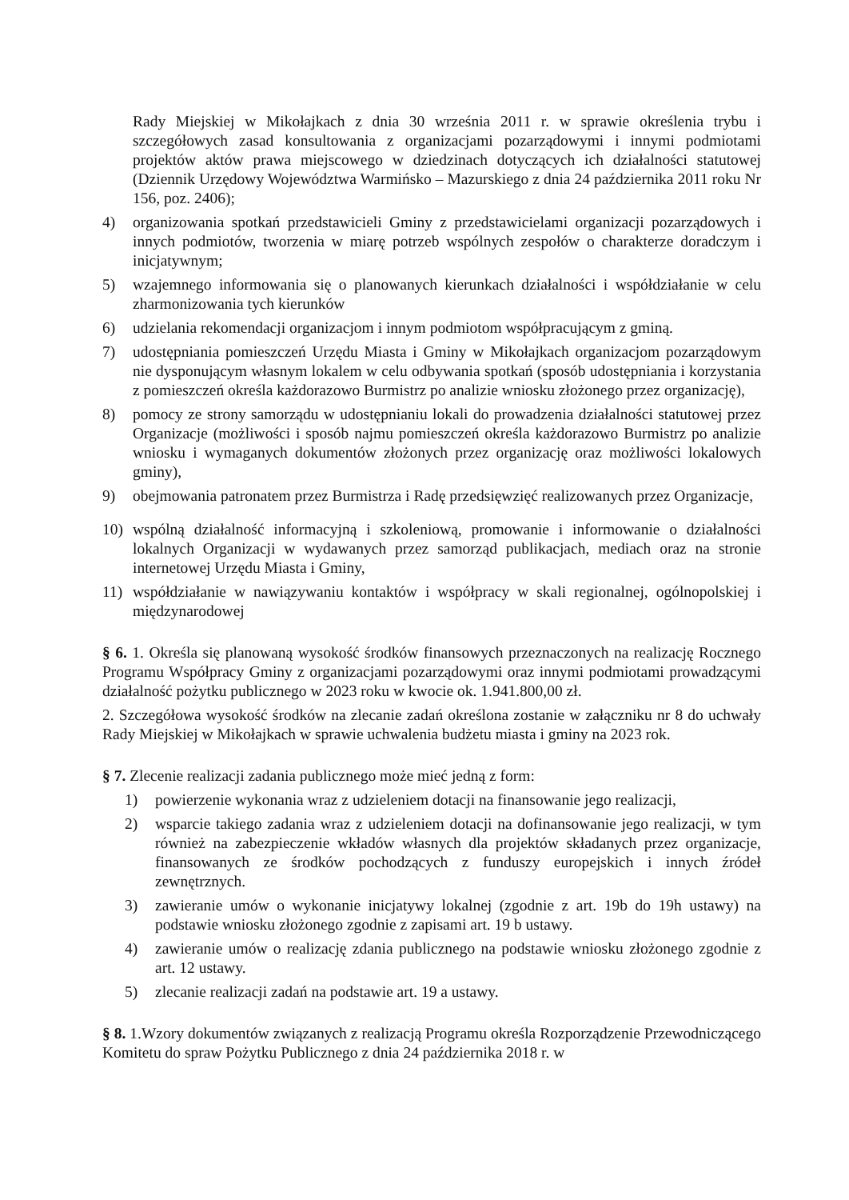Rady Miejskiej w Mikołajkach z dnia 30 września 2011 r. w sprawie określenia trybu i szczegółowych zasad konsultowania z organizacjami pozarządowymi i innymi podmiotami projektów aktów prawa miejscowego w dziedzinach dotyczących ich działalności statutowej (Dziennik Urzędowy Województwa Warmińsko – Mazurskiego z dnia 24 października 2011 roku Nr 156, poz. 2406);
4) organizowania spotkań przedstawicieli Gminy z przedstawicielami organizacji pozarządowych i innych podmiotów, tworzenia w miarę potrzeb wspólnych zespołów o charakterze doradczym i inicjatywnym;
5) wzajemnego informowania się o planowanych kierunkach działalności i współdziałanie w celu zharmonizowania tych kierunków
6) udzielania rekomendacji organizacjom i innym podmiotom współpracującym z gminą.
7) udostępniania pomieszczeń Urzędu Miasta i Gminy w Mikołajkach organizacjom pozarządowym nie dysponującym własnym lokalem w celu odbywania spotkań (sposób udostępniania i korzystania z pomieszczeń określa każdorazowo Burmistrz po analizie wniosku złożonego przez organizację),
8) pomocy ze strony samorządu w udostępnianiu lokali do prowadzenia działalności statutowej przez Organizacje (możliwości i sposób najmu pomieszczeń określa każdorazowo Burmistrz po analizie wniosku i wymaganych dokumentów złożonych przez organizację oraz możliwości lokalowych gminy),
9) obejmowania patronatem przez Burmistrza i Radę przedsięwzięć realizowanych przez Organizacje,
10) wspólną działalność informacyjną i szkoleniową, promowanie i informowanie o działalności lokalnych Organizacji w wydawanych przez samorząd publikacjach, mediach oraz na stronie internetowej Urzędu Miasta i Gminy,
11) współdziałanie w nawiązywaniu kontaktów i współpracy w skali regionalnej, ogólnopolskiej i międzynarodowej
§ 6. 1. Określa się planowaną wysokość środków finansowych przeznaczonych na realizację Rocznego Programu Współpracy Gminy z organizacjami pozarządowymi oraz innymi podmiotami prowadzącymi działalność pożytku publicznego w 2023 roku w kwocie ok. 1.941.800,00 zł.
2. Szczegółowa wysokość środków na zlecanie zadań określona zostanie w załączniku nr 8 do uchwały Rady Miejskiej w Mikołajkach w sprawie uchwalenia budżetu miasta i gminy na 2023 rok.
§ 7. Zlecenie realizacji zadania publicznego może mieć jedną z form:
1) powierzenie wykonania wraz z udzieleniem dotacji na finansowanie jego realizacji,
2) wsparcie takiego zadania wraz z udzieleniem dotacji na dofinansowanie jego realizacji, w tym również na zabezpieczenie wkładów własnych dla projektów składanych przez organizacje, finansowanych ze środków pochodzących z funduszy europejskich i innych źródeł zewnętrznych.
3) zawieranie umów o wykonanie inicjatywy lokalnej (zgodnie z art. 19b do 19h ustawy) na podstawie wniosku złożonego zgodnie z zapisami art. 19 b ustawy.
4) zawieranie umów o realizację zdania publicznego na podstawie wniosku złożonego zgodnie z art. 12 ustawy.
5) zlecanie realizacji zadań na podstawie art. 19 a ustawy.
§ 8. 1.Wzory dokumentów związanych z realizacją Programu określa Rozporządzenie Przewodniczącego Komitetu do spraw Pożytku Publicznego z dnia 24 października 2018 r. w